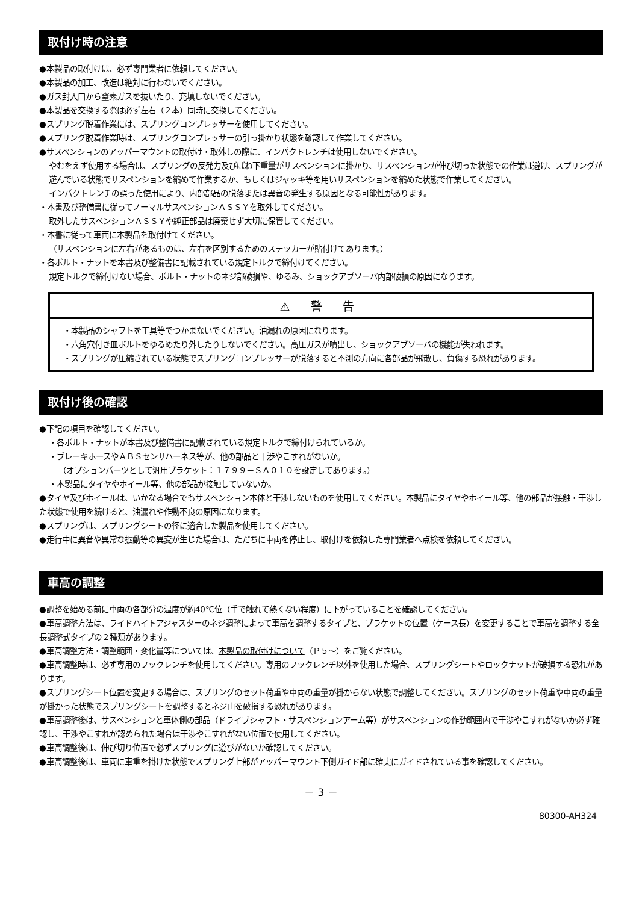取付け時の注意
●本製品の取付けは、必ず専門業者に依頼してください。
●本製品の加工、改造は絶対に行わないでください。
●ガス封入口から窒素ガスを抜いたり、充填しないでください。
●本製品を交換する際は必ず左右（２本）同時に交換してください。
●スプリング脱着作業には、スプリングコンプレッサーを使用してください。
●スプリング脱着作業時は、スプリングコンプレッサーの引っ掛かり状態を確認して作業してください。
●サスペンションのアッパーマウントの取付け・取外しの際に、インパクトレンチは使用しないでください。
やむをえず使用する場合は、スプリングの反発力及びばね下重量がサスペンションに掛かり、サスペンションが伸び切った状態での作業は避け、スプリングが遊んでいる状態でサスペンションを縮めて作業するか、もしくはジャッキ等を用いサスペンションを縮めた状態で作業してください。
インパクトレンチの誤った使用により、内部部品の脱落または異音の発生する原因となる可能性があります。
・本書及び整備書に従ってノーマルサスペンションＡＳＳＹを取外してください。
取外したサスペンションＡＳＳＹや純正部品は廃棄せず大切に保管してください。
・本書に従って車両に本製品を取付けてください。
（サスペンションに左右があるものは、左右を区別するためのステッカーが貼付けてあります。）
・各ボルト・ナットを本書及び整備書に記載されている規定トルクで締付けてください。
規定トルクで締付けない場合、ボルト・ナットのネジ部破損や、ゆるみ、ショックアブソーバ内部破損の原因になります。
⚠ 警 告
・本製品のシャフトを工具等でつかまないでください。油漏れの原因になります。
・六角穴付き皿ボルトをゆるめたり外したりしないでください。高圧ガスが噴出し、ショックアブソーバの機能が失われます。
・スプリングが圧縮されている状態でスプリングコンプレッサーが脱落すると不測の方向に各部品が飛散し、負傷する恐れがあります。
取付け後の確認
●下記の項目を確認してください。
・各ボルト・ナットが本書及び整備書に記載されている規定トルクで締付けられているか。
・ブレーキホースやＡＢＳセンサハーネス等が、他の部品と干渉やこすれがないか。
（オプションパーツとして汎用ブラケット：１７９９－ＳＡ０１０を設定してあります。）
・本製品にタイヤやホイール等、他の部品が接触していないか。
●タイヤ及びホイールは、いかなる場合でもサスペンション本体と干渉しないものを使用してください。本製品にタイヤやホイール等、他の部品が接触・干渉した状態で使用を続けると、油漏れや作動不良の原因になります。
●スプリングは、スプリングシートの径に適合した製品を使用してください。
●走行中に異音や異常な振動等の異変が生じた場合は、ただちに車両を停止し、取付けを依頼した専門業者へ点検を依頼してください。
車高の調整
●調整を始める前に車両の各部分の温度が約40℃位（手で触れて熱くない程度）に下がっていることを確認してください。
●車高調整方法は、ライドハイトアジャスターのネジ調整によって車高を調整するタイプと、ブラケットの位置（ケース長）を変更することで車高を調整する全長調整式タイプの２種類があります。
●車高調整方法・調整範囲・変化量等については、本製品の取付けについて（Ｐ５～）をご覧ください。
●車高調整時は、必ず専用のフックレンチを使用してください。専用のフックレンチ以外を使用した場合、スプリングシートやロックナットが破損する恐れがあります。
●スプリングシート位置を変更する場合は、スプリングのセット荷重や車両の重量が掛からない状態で調整してください。スプリングのセット荷重や車両の重量が掛かった状態でスプリングシートを調整するとネジ山を破損する恐れがあります。
●車高調整後は、サスペンションと車体側の部品（ドライブシャフト・サスペンションアーム等）がサスペンションの作動範囲内で干渉やこすれがないか必ず確認し、干渉やこすれが認められた場合は干渉やこすれがない位置で使用してください。
●車高調整後は、伸び切り位置で必ずスプリングに遊びがないか確認してください。
●車高調整後は、車両に車重を掛けた状態でスプリング上部がアッパーマウント下側ガイド部に確実にガイドされている事を確認してください。
－ 3 －
80300-AH324